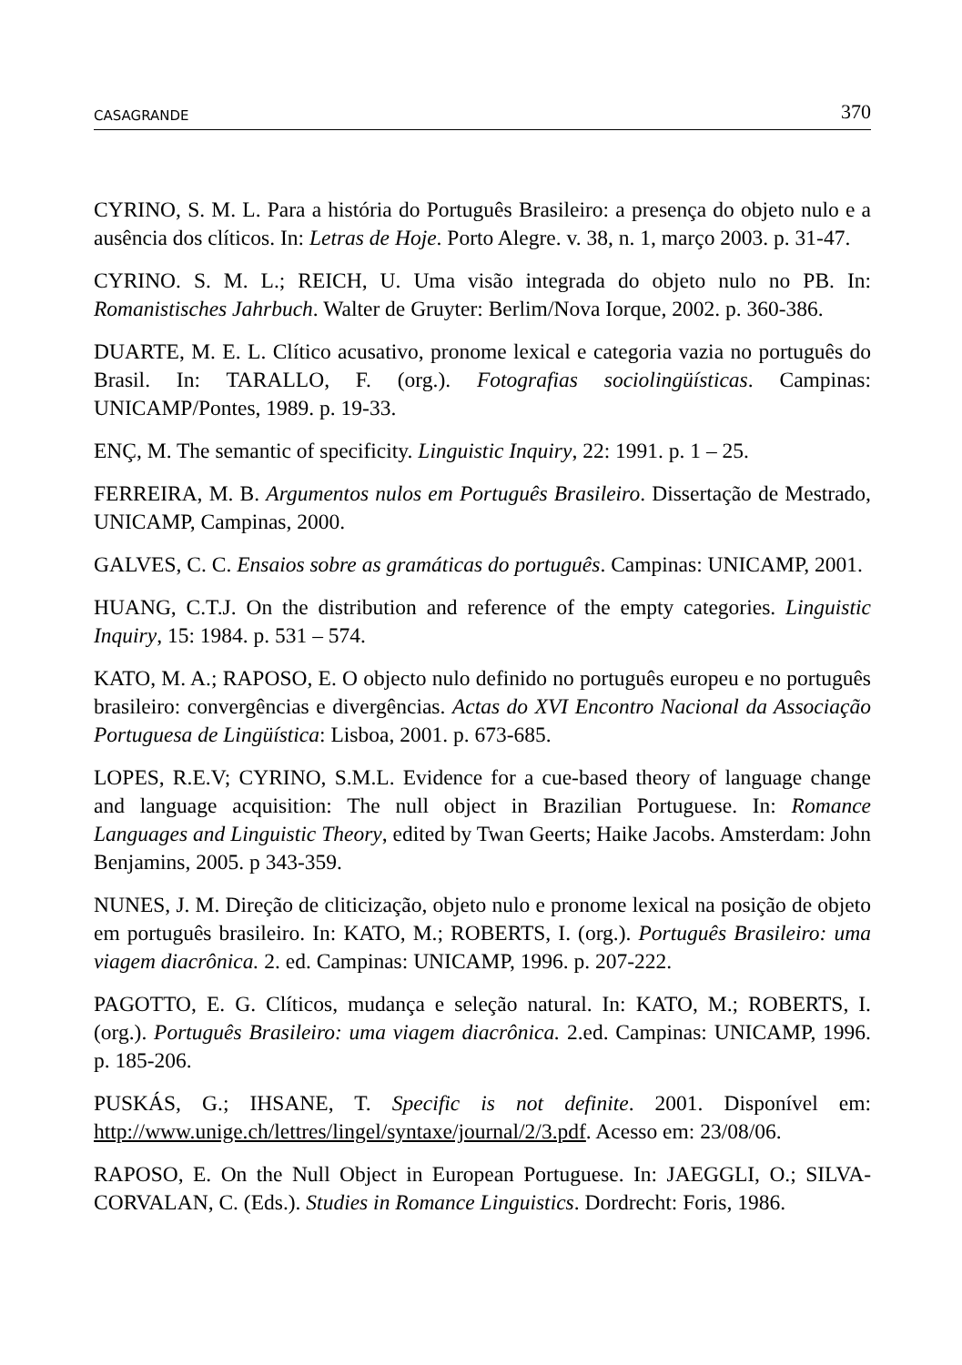CASAGRANDE 370
CYRINO, S. M. L. Para a história do Português Brasileiro: a presença do objeto nulo e a ausência dos clíticos. In: Letras de Hoje. Porto Alegre. v. 38, n. 1, março 2003. p. 31-47.
CYRINO. S. M. L.; REICH, U. Uma visão integrada do objeto nulo no PB. In: Romanistisches Jahrbuch. Walter de Gruyter: Berlim/Nova Iorque, 2002. p. 360-386.
DUARTE, M. E. L. Clítico acusativo, pronome lexical e categoria vazia no português do Brasil. In: TARALLO, F. (org.). Fotografias sociolingüísticas. Campinas: UNICAMP/Pontes, 1989. p. 19-33.
ENÇ, M. The semantic of specificity. Linguistic Inquiry, 22: 1991. p. 1 – 25.
FERREIRA, M. B. Argumentos nulos em Português Brasileiro. Dissertação de Mestrado, UNICAMP, Campinas, 2000.
GALVES, C. C. Ensaios sobre as gramáticas do português. Campinas: UNICAMP, 2001.
HUANG, C.T.J. On the distribution and reference of the empty categories. Linguistic Inquiry, 15: 1984. p. 531 – 574.
KATO, M. A.; RAPOSO, E. O objecto nulo definido no português europeu e no português brasileiro: convergências e divergências. Actas do XVI Encontro Nacional da Associação Portuguesa de Lingüística: Lisboa, 2001. p. 673-685.
LOPES, R.E.V; CYRINO, S.M.L. Evidence for a cue-based theory of language change and language acquisition: The null object in Brazilian Portuguese. In: Romance Languages and Linguistic Theory, edited by Twan Geerts; Haike Jacobs. Amsterdam: John Benjamins, 2005. p 343-359.
NUNES, J. M. Direção de cliticização, objeto nulo e pronome lexical na posição de objeto em português brasileiro. In: KATO, M.; ROBERTS, I. (org.). Português Brasileiro: uma viagem diacrônica. 2. ed. Campinas: UNICAMP, 1996. p. 207-222.
PAGOTTO, E. G. Clíticos, mudança e seleção natural. In: KATO, M.; ROBERTS, I. (org.). Português Brasileiro: uma viagem diacrônica. 2.ed. Campinas: UNICAMP, 1996. p. 185-206.
PUSKÁS, G.; IHSANE, T. Specific is not definite. 2001. Disponível em: http://www.unige.ch/lettres/lingel/syntaxe/journal/2/3.pdf. Acesso em: 23/08/06.
RAPOSO, E. On the Null Object in European Portuguese. In: JAEGGLI, O.; SILVA-CORVALAN, C. (Eds.). Studies in Romance Linguistics. Dordrecht: Foris, 1986.